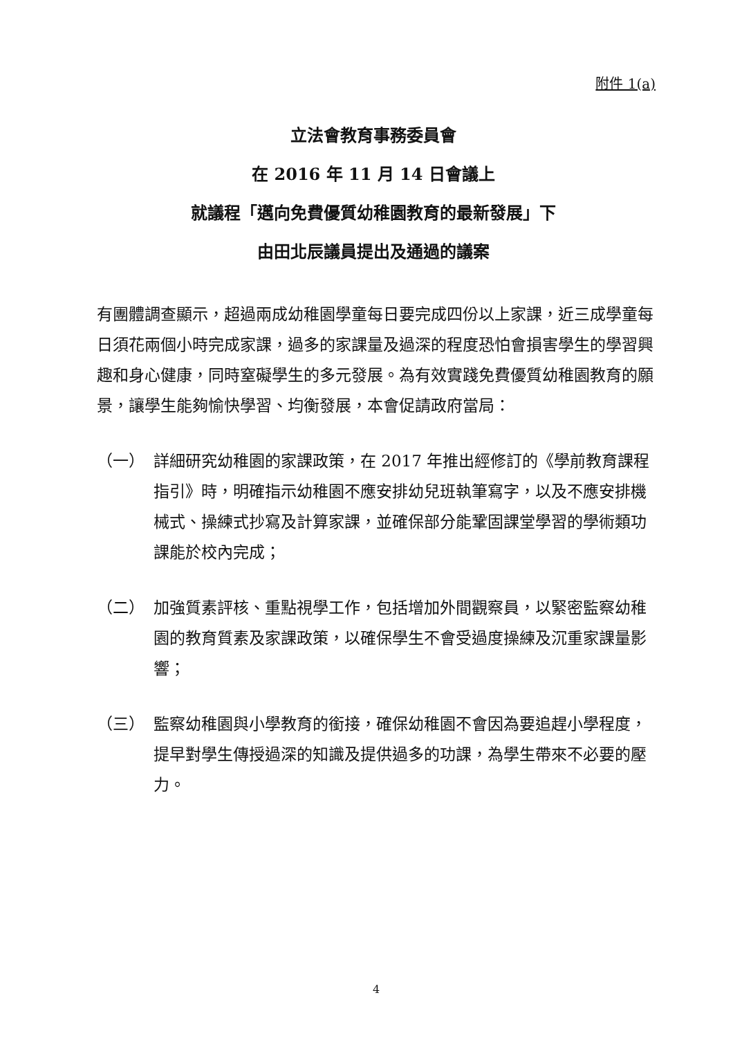附件 1(a)
立法會教育事務委員會
在 2016 年 11 月 14 日會議上
就議程「邁向免費優質幼稚園教育的最新發展」下
由田北辰議員提出及通過的議案
有團體調查顯示，超過兩成幼稚園學童每日要完成四份以上家課，近三成學童每日須花兩個小時完成家課，過多的家課量及過深的程度恐怕會損害學生的學習興趣和身心健康，同時窒礙學生的多元發展。為有效實踐免費優質幼稚園教育的願景，讓學生能夠愉快學習、均衡發展，本會促請政府當局：
（一） 詳細研究幼稚園的家課政策，在 2017 年推出經修訂的《學前教育課程指引》時，明確指示幼稚園不應安排幼兒班執筆寫字，以及不應安排機械式、操練式抄寫及計算家課，並確保部分能鞏固課堂學習的學術類功課能於校內完成；
（二） 加強質素評核、重點視學工作，包括增加外間觀察員，以緊密監察幼稚園的教育質素及家課政策，以確保學生不會受過度操練及沉重家課量影響；
（三） 監察幼稚園與小學教育的銜接，確保幼稚園不會因為要追趕小學程度，提早對學生傳授過深的知識及提供過多的功課，為學生帶來不必要的壓力。
4